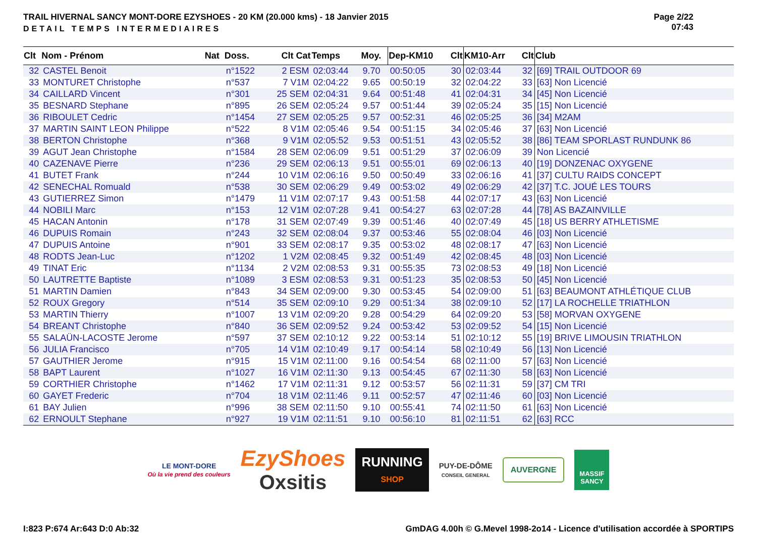TRAIL HIVERNAL SANCY MONT-DORE EZYSHOES - 20 KM (20.000 kms) - 18 Janvier 2015
DETAIL TEMPS INTERMEDIAIRES
Page 2/22
07:43
| Clt | Nom - Prénom | Nat | Doss. | Clt Cat | Temps | Moy. | Dep-KM10 | Clt | KM10-Arr | Clt | Club |
| --- | --- | --- | --- | --- | --- | --- | --- | --- | --- | --- | --- |
| 32 | CASTEL Benoit | | n°1522 | 2 ESM | 02:03:44 | 9.70 | 00:50:05 | 30 | 02:03:44 | 32 | [69] TRAIL OUTDOOR 69 |
| 33 | MONTURET Christophe | | n°537 | 7 V1M | 02:04:22 | 9.65 | 00:50:19 | 32 | 02:04:22 | 33 | [63] Non Licencié |
| 34 | CAILLARD Vincent | | n°301 | 25 SEM | 02:04:31 | 9.64 | 00:51:48 | 41 | 02:04:31 | 34 | [45] Non Licencié |
| 35 | BESNARD Stephane | | n°895 | 26 SEM | 02:05:24 | 9.57 | 00:51:44 | 39 | 02:05:24 | 35 | [15] Non Licencié |
| 36 | RIBOULET Cedric | | n°1454 | 27 SEM | 02:05:25 | 9.57 | 00:52:31 | 46 | 02:05:25 | 36 | [34] M2AM |
| 37 | MARTIN SAINT LEON Philippe | | n°522 | 8 V1M | 02:05:46 | 9.54 | 00:51:15 | 34 | 02:05:46 | 37 | [63] Non Licencié |
| 38 | BERTON Christophe | | n°368 | 9 V1M | 02:05:52 | 9.53 | 00:51:51 | 43 | 02:05:52 | 38 | [86] TEAM SPORLAST RUNDUNK 86 |
| 39 | AGUT Jean Christophe | | n°1584 | 28 SEM | 02:06:09 | 9.51 | 00:51:29 | 37 | 02:06:09 | 39 | Non Licencié |
| 40 | CAZENAVE Pierre | | n°236 | 29 SEM | 02:06:13 | 9.51 | 00:55:01 | 69 | 02:06:13 | 40 | [19] DONZENAC OXYGENE |
| 41 | BUTET Frank | | n°244 | 10 V1M | 02:06:16 | 9.50 | 00:50:49 | 33 | 02:06:16 | 41 | [37] CULTU RAIDS CONCEPT |
| 42 | SENECHAL Romuald | | n°538 | 30 SEM | 02:06:29 | 9.49 | 00:53:02 | 49 | 02:06:29 | 42 | [37] T.C. JOUÉ LES TOURS |
| 43 | GUTIERREZ Simon | | n°1479 | 11 V1M | 02:07:17 | 9.43 | 00:51:58 | 44 | 02:07:17 | 43 | [63] Non Licencié |
| 44 | NOBILI Marc | | n°153 | 12 V1M | 02:07:28 | 9.41 | 00:54:27 | 63 | 02:07:28 | 44 | [78] AS BAZAINVILLE |
| 45 | HACAN Antonin | | n°178 | 31 SEM | 02:07:49 | 9.39 | 00:51:46 | 40 | 02:07:49 | 45 | [18] US BERRY ATHLETISME |
| 46 | DUPUIS Romain | | n°243 | 32 SEM | 02:08:04 | 9.37 | 00:53:46 | 55 | 02:08:04 | 46 | [03] Non Licencié |
| 47 | DUPUIS Antoine | | n°901 | 33 SEM | 02:08:17 | 9.35 | 00:53:02 | 48 | 02:08:17 | 47 | [63] Non Licencié |
| 48 | RODTS Jean-Luc | | n°1202 | 1 V2M | 02:08:45 | 9.32 | 00:51:49 | 42 | 02:08:45 | 48 | [03] Non Licencié |
| 49 | TINAT Eric | | n°1134 | 2 V2M | 02:08:53 | 9.31 | 00:55:35 | 73 | 02:08:53 | 49 | [18] Non Licencié |
| 50 | LAUTRETTE Baptiste | | n°1089 | 3 ESM | 02:08:53 | 9.31 | 00:51:23 | 35 | 02:08:53 | 50 | [45] Non Licencié |
| 51 | MARTIN Damien | | n°843 | 34 SEM | 02:09:00 | 9.30 | 00:53:45 | 54 | 02:09:00 | 51 | [63] BEAUMONT ATHLÉTIQUE CLUB |
| 52 | ROUX Gregory | | n°514 | 35 SEM | 02:09:10 | 9.29 | 00:51:34 | 38 | 02:09:10 | 52 | [17] LA ROCHELLE TRIATHLON |
| 53 | MARTIN Thierry | | n°1007 | 13 V1M | 02:09:20 | 9.28 | 00:54:29 | 64 | 02:09:20 | 53 | [58] MORVAN OXYGENE |
| 54 | BREANT Christophe | | n°840 | 36 SEM | 02:09:52 | 9.24 | 00:53:42 | 53 | 02:09:52 | 54 | [15] Non Licencié |
| 55 | SALAÜN-LACOSTE Jerome | | n°597 | 37 SEM | 02:10:12 | 9.22 | 00:53:14 | 51 | 02:10:12 | 55 | [19] BRIVE LIMOUSIN TRIATHLON |
| 56 | JULIA Francisco | | n°705 | 14 V1M | 02:10:49 | 9.17 | 00:54:14 | 58 | 02:10:49 | 56 | [13] Non Licencié |
| 57 | GAUTHIER Jerome | | n°915 | 15 V1M | 02:11:00 | 9.16 | 00:54:54 | 68 | 02:11:00 | 57 | [63] Non Licencié |
| 58 | BAPT Laurent | | n°1027 | 16 V1M | 02:11:30 | 9.13 | 00:54:45 | 67 | 02:11:30 | 58 | [63] Non Licencié |
| 59 | CORTHIER Christophe | | n°1462 | 17 V1M | 02:11:31 | 9.12 | 00:53:57 | 56 | 02:11:31 | 59 | [37] CM TRI |
| 60 | GAYET Frederic | | n°704 | 18 V1M | 02:11:46 | 9.11 | 00:52:57 | 47 | 02:11:46 | 60 | [03] Non Licencié |
| 61 | BAY Julien | | n°996 | 38 SEM | 02:11:50 | 9.10 | 00:55:41 | 74 | 02:11:50 | 61 | [63] Non Licencié |
| 62 | ERNOULT Stephane | | n°927 | 19 V1M | 02:11:51 | 9.10 | 00:56:10 | 81 | 02:11:51 | 62 | [63] RCC |
LE MONT-DORE
Où la vie prend des couleurs
EzyShoes
Oxsitis
RUNNING
SHOP
PUY-DE-DÔME
CONSEIL GENERAL
AUVERGNE
MASSIF
SANCY
I:823 P:674 Ar:643 D:0 Ab:32 GmDAG 4.00h © G.Mevel 1998-2o14 - Licence d'utilisation accordée à SPORTIPS